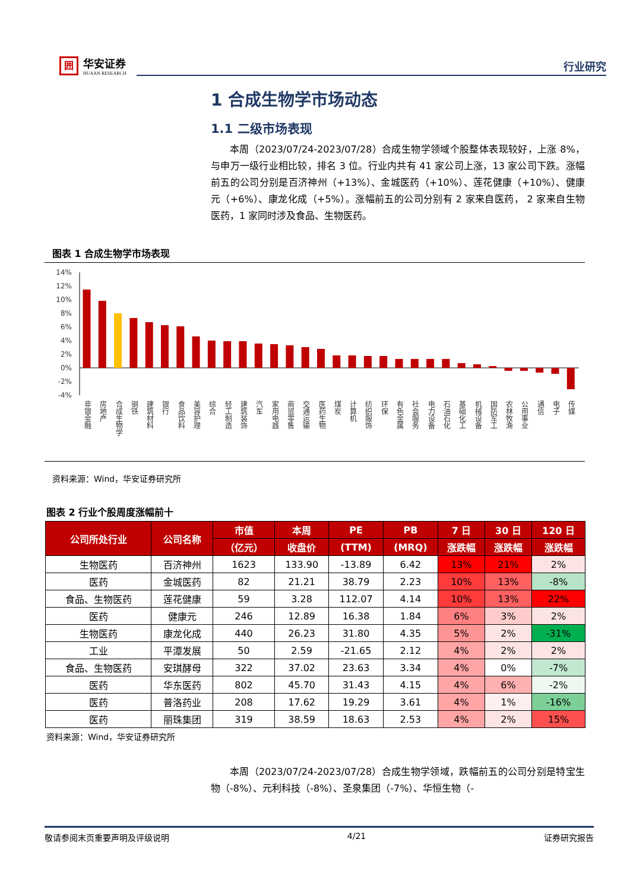囲
华安证券
HUAAN RESEARCH
行业研究
1 合成生物学市场动态
1.1 二级市场表现
本周（2023/07/24-2023/07/28）合成生物学领域个股整体表现较好，上涨 8%，与申万一级行业相比较，排名 3 位。行业内共有 41 家公司上涨，13 家公司下跌。涨幅前五的公司分别是百济神州（+13%）、金城医药（+10%）、莲花健康（+10%）、健康元（+6%）、康龙化成（+5%）。涨幅前五的公司分别有 2 家来自医药， 2 家来自生物医药，1 家同时涉及食品、生物医药。
图表 1 合成生物学市场表现
14%
12%
10%
8%
6%
4%
2%
0%
-2%
-4%
非银金融
房地产
合成生物学
钢铁
建筑材料
银行
食品饮料
美容护理
综合
轻工制造
建筑装饰
汽车
家用电器
商贸零售
交通运输
医药生物
煤炭
计算机
纺织服饰
环保
有色金属
社会服务
电力设备
石油石化
基础化工
机械设备
国防军工
农林牧渔
公用事业
通信
电子
传媒
资料来源：Wind，华安证券研究所
图表 2 行业个股周度涨幅前十
| 公司所处行业 | 公司名称 | 市值 | 本周 | PE | PB | 7 日 | 30 日 | 120 日 |
| --- | --- | --- | --- | --- | --- | --- | --- | --- |
| | | （亿元） | 收盘价 | (TTM) | (MRQ) | 涨跌幅 | 涨跌幅 | 涨跌幅 |
| 生物医药 | 百济神州 | 1623 | 133.90 | -13.89 | 6.42 | 13% | 21% | 2% |
| 医药 | 金城医药 | 82 | 21.21 | 38.79 | 2.23 | 10% | 13% | -8% |
| 食品、生物医药 | 莲花健康 | 59 | 3.28 | 112.07 | 4.14 | 10% | 13% | 22% |
| 医药 | 健康元 | 246 | 12.89 | 16.38 | 1.84 | 6% | 3% | 2% |
| 生物医药 | 康龙化成 | 440 | 26.23 | 31.80 | 4.35 | 5% | 2% | -31% |
| 工业 | 平潭发展 | 50 | 2.59 | -21.65 | 2.12 | 4% | 2% | 2% |
| 食品、生物医药 | 安琪酵母 | 322 | 37.02 | 23.63 | 3.34 | 4% | 0% | -7% |
| 医药 | 华东医药 | 802 | 45.70 | 31.43 | 4.15 | 4% | 6% | -2% |
| 医药 | 普洛药业 | 208 | 17.62 | 19.29 | 3.61 | 4% | 1% | -16% |
| 医药 | 丽珠集团 | 319 | 38.59 | 18.63 | 2.53 | 4% | 2% | 15% |
资料来源：Wind，华安证券研究所
本周（2023/07/24-2023/07/28）合成生物学领域，跌幅前五的公司分别是特宝生物（-8%）、元利科技（-8%）、圣泉集团（-7%）、华恒生物（-
敬请参阅末页重要声明及评级说明 4/21 证券研究报告